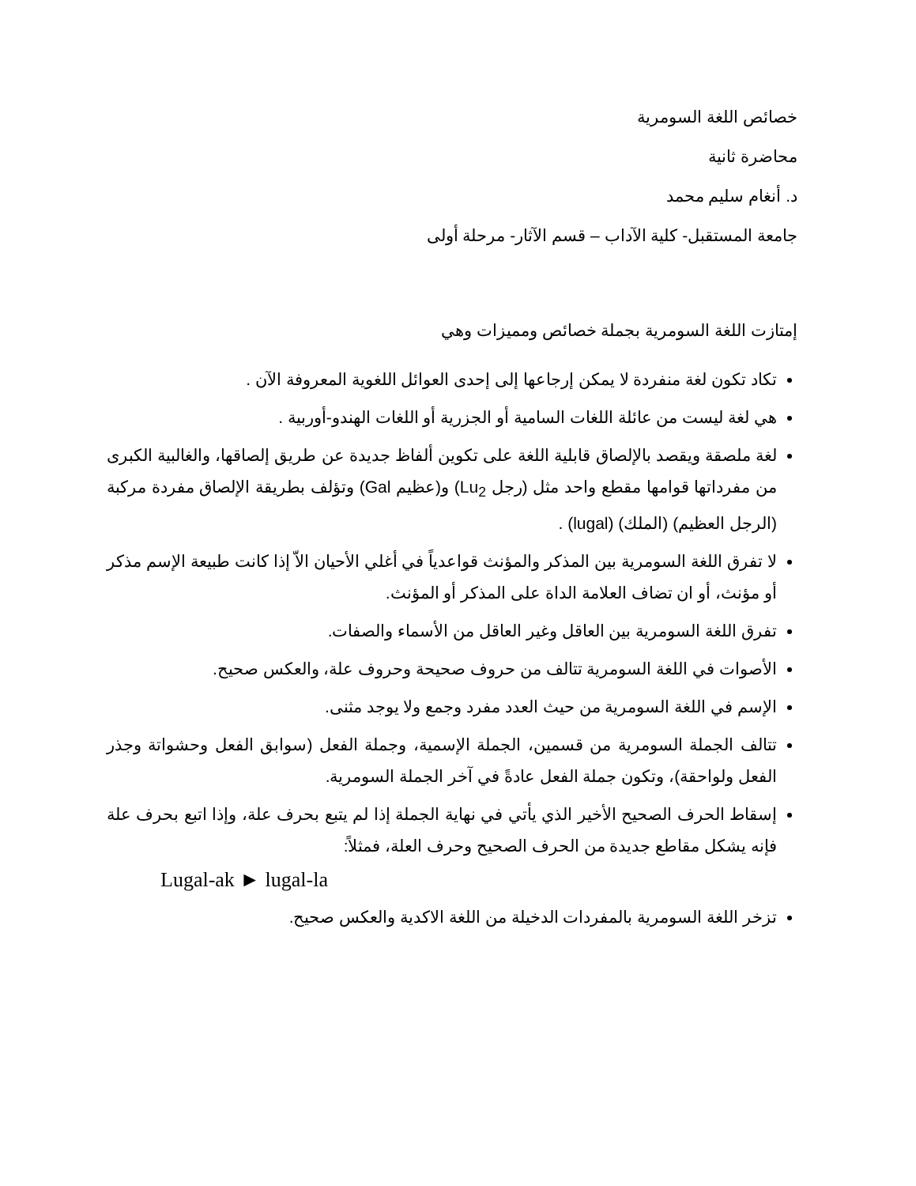خصائص اللغة السومرية
محاضرة ثانية
د. أنغام سليم محمد
جامعة المستقبل- كلية الآداب – قسم الآثار- مرحلة أولى
إمتازت اللغة السومرية بجملة خصائص ومميزات وهي
تكاد تكون لغة منفردة لا يمكن إرجاعها إلى إحدى العوائل اللغوية المعروفة الآن .
هي لغة ليست من عائلة اللغات السامية أو الجزرية أو اللغات الهندو-أوربية .
لغة ملصقة ويقصد بالإلصاق قابلية اللغة على تكوين ألفاظ جديدة عن طريق إلصاقها، والغالبية الكبرى من مفرداتها قوامها مقطع واحد مثل (رجل Lu<sub>2</sub>) و(عظيم Gal) وتؤلف بطريقة الإلصاق مفردة مركبة (الرجل العظيم) (الملك) (lugal) .
لا تفرق اللغة السومرية بين المذكر والمؤنث قواعدياً في أغلي الأحيان الاّ إذا كانت طبيعة الإسم مذكر أو مؤنث، أو ان تضاف العلامة الداة على المذكر أو المؤنث.
تفرق اللغة السومرية بين العاقل وغير العاقل من الأسماء والصفات.
الأصوات في اللغة السومرية تتالف من حروف صحيحة وحروف علة، والعكس صحيح.
الإسم في اللغة السومرية من حيث العدد مفرد وجمع ولا يوجد مثنى.
تتالف الجملة السومرية من قسمين، الجملة الإسمية، وجملة الفعل (سوابق الفعل وحشواتة وجذر الفعل ولواحقة)، وتكون جملة الفعل عادةً في آخر الجملة السومرية.
إسقاط الحرف الصحيح الأخير الذي يأتي في نهاية الجملة إذا لم يتبع بحرف علة، وإذا اتبع بحرف علة فإنه يشكل مقاطع جديدة من الحرف الصحيح وحرف العلة، فمثلاً:
Lugal-ak ► lugal-la
تزخر اللغة السومرية بالمفردات الدخيلة من اللغة الاكدية والعكس صحيح.